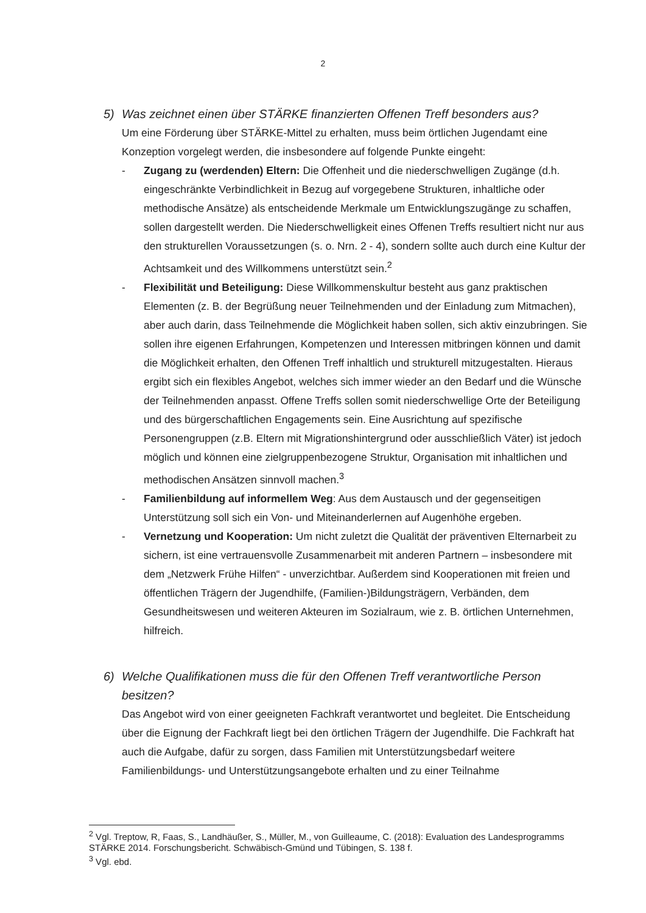2
5) Was zeichnet einen über STÄRKE finanzierten Offenen Treff besonders aus?
Um eine Förderung über STÄRKE-Mittel zu erhalten, muss beim örtlichen Jugendamt eine Konzeption vorgelegt werden, die insbesondere auf folgende Punkte eingeht:
- Zugang zu (werdenden) Eltern: Die Offenheit und die niederschwelligen Zugänge (d.h. eingeschränkte Verbindlichkeit in Bezug auf vorgegebene Strukturen, inhaltliche oder methodische Ansätze) als entscheidende Merkmale um Entwicklungszugänge zu schaffen, sollen dargestellt werden. Die Niederschwelligkeit eines Offenen Treffs resultiert nicht nur aus den strukturellen Voraussetzungen (s. o. Nrn. 2 - 4), sondern sollte auch durch eine Kultur der Achtsamkeit und des Willkommens unterstützt sein.<sup>2</sup>
- Flexibilität und Beteiligung: Diese Willkommenskultur besteht aus ganz praktischen Elementen (z. B. der Begrüßung neuer Teilnehmenden und der Einladung zum Mitmachen), aber auch darin, dass Teilnehmende die Möglichkeit haben sollen, sich aktiv einzubringen. Sie sollen ihre eigenen Erfahrungen, Kompetenzen und Interessen mitbringen können und damit die Möglichkeit erhalten, den Offenen Treff inhaltlich und strukturell mitzugestalten. Hieraus ergibt sich ein flexibles Angebot, welches sich immer wieder an den Bedarf und die Wünsche der Teilnehmenden anpasst. Offene Treffs sollen somit niederschwellige Orte der Beteiligung und des bürgerschaftlichen Engagements sein. Eine Ausrichtung auf spezifische Personengruppen (z.B. Eltern mit Migrationshintergrund oder ausschließlich Väter) ist jedoch möglich und können eine zielgruppenbezogene Struktur, Organisation mit inhaltlichen und methodischen Ansätzen sinnvoll machen.<sup>3</sup>
- Familienbildung auf informellem Weg: Aus dem Austausch und der gegenseitigen Unterstützung soll sich ein Von- und Miteinanderlernen auf Augenhöhe ergeben.
- Vernetzung und Kooperation: Um nicht zuletzt die Qualität der präventiven Elternarbeit zu sichern, ist eine vertrauensvolle Zusammenarbeit mit anderen Partnern – insbesondere mit dem „Netzwerk Frühe Hilfen“ - unverzichtbar. Außerdem sind Kooperationen mit freien und öffentlichen Trägern der Jugendhilfe, (Familien-)Bildungsträgern, Verbänden, dem Gesundheitswesen und weiteren Akteuren im Sozialraum, wie z. B. örtlichen Unternehmen, hilfreich.
6) Welche Qualifikationen muss die für den Offenen Treff verantwortliche Person besitzen?
Das Angebot wird von einer geeigneten Fachkraft verantwortet und begleitet. Die Entscheidung über die Eignung der Fachkraft liegt bei den örtlichen Trägern der Jugendhilfe. Die Fachkraft hat auch die Aufgabe, dafür zu sorgen, dass Familien mit Unterstützungsbedarf weitere Familienbildungs- und Unterstützungsangebote erhalten und zu einer Teilnahme
<sup>2</sup> Vgl. Treptow, R, Faas, S., Landhäußer, S., Müller, M., von Guilleaume, C. (2018): Evaluation des Landesprogramms STÄRKE 2014. Forschungsbericht. Schwäbisch-Gmünd und Tübingen, S. 138 f.
<sup>3</sup> Vgl. ebd.